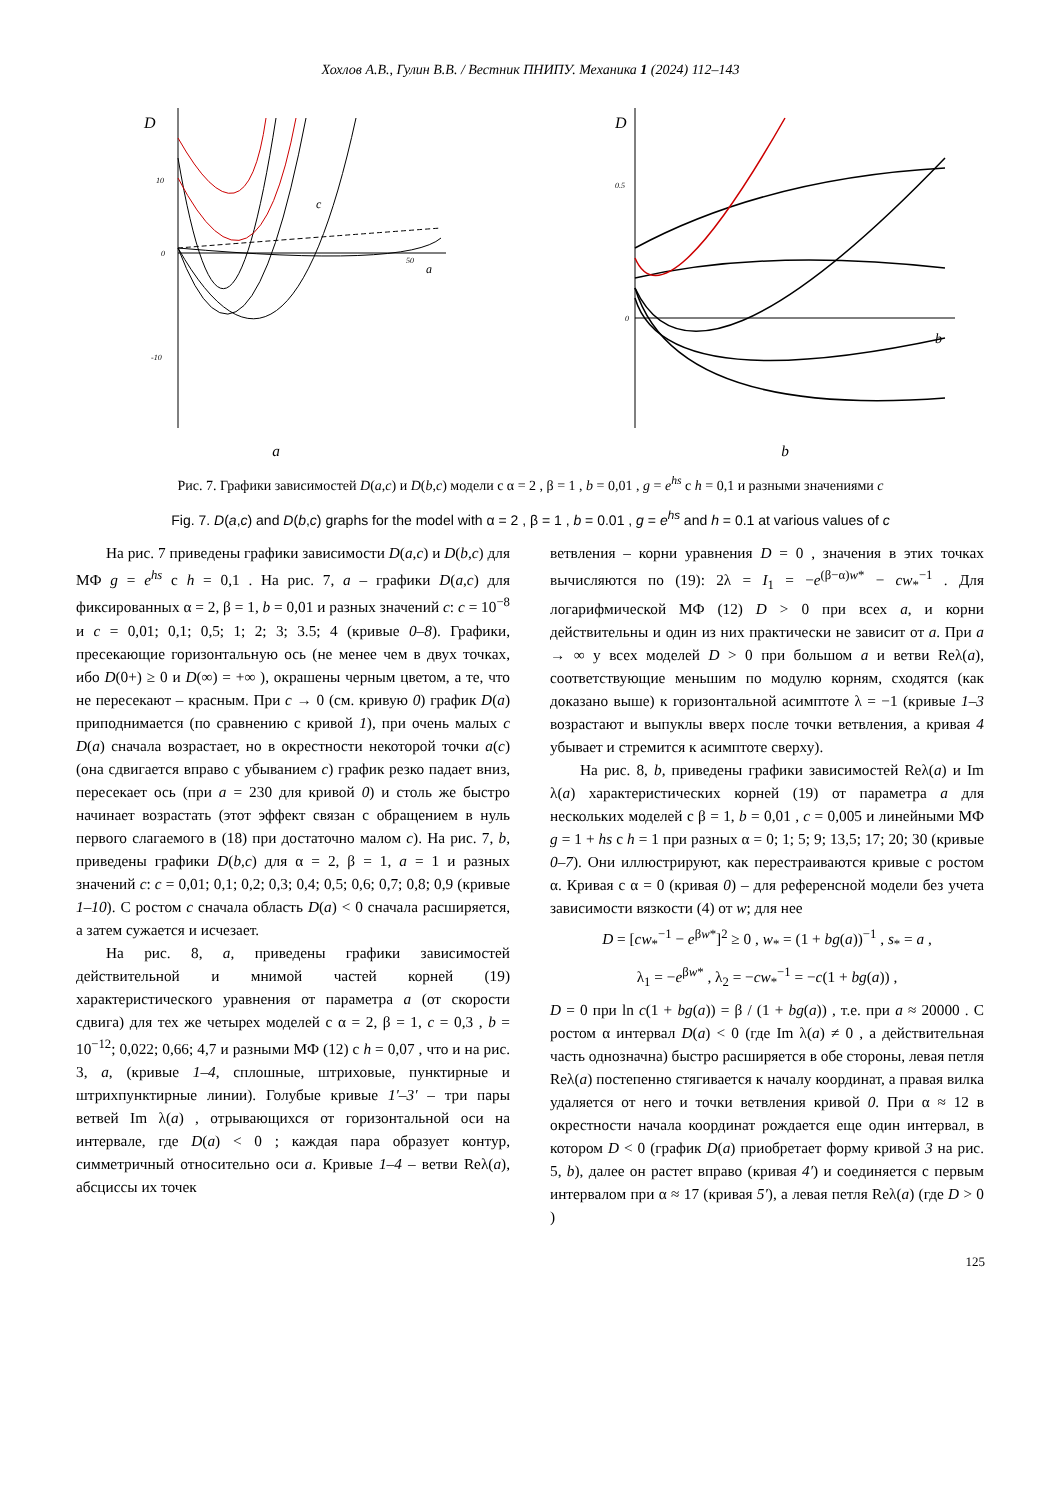Хохлов А.В., Гулин В.В. / Вестник ПНИПУ. Механика 1 (2024) 112–143
D
10
0
-10
50
a
c
a
D
0.5
0
b
b
Рис. 7. Графики зависимостей D(a,c) и D(b,c) модели с α = 2 , β = 1 , b = 0,01 , g = e<sup>hs</sup> с h = 0,1 и разными значениями c
Fig. 7. D(a,c) and D(b,c) graphs for the model with α = 2 , β = 1 , b = 0.01 , g = e<sup>hs</sup> and h = 0.1 at various values of c
На рис. 7 приведены графики зависимости D(a,c) и D(b,c) для МФ g = e<sup>hs</sup> с h = 0,1 . На рис. 7, a – графики D(a,c) для фиксированных α = 2, β = 1, b = 0,01 и разных значений c: c = 10<sup>−8</sup> и c = 0,01; 0,1; 0,5; 1; 2; 3; 3.5; 4 (кривые 0–8). Графики, пресекающие горизонтальную ось (не менее чем в двух точках, ибо D(0+) ≥ 0 и D(∞) = +∞ ), окрашены черным цветом, а те, что не пересекают – красным. При c → 0 (см. кривую 0) график D(a) приподнимается (по сравнению с кривой 1), при очень малых c D(a) сначала возрастает, но в окрестности некоторой точки a(c) (она сдвигается вправо с убыванием c) график резко падает вниз, пересекает ось (при a = 230 для кривой 0) и столь же быстро начинает возрастать (этот эффект связан с обращением в нуль первого слагаемого в (18) при достаточно малом c). На рис. 7, b, приведены графики D(b,c) для α = 2, β = 1, a = 1 и разных значений c: c = 0,01; 0,1; 0,2; 0,3; 0,4; 0,5; 0,6; 0,7; 0,8; 0,9 (кривые 1–10). С ростом c сначала область D(a) < 0 сначала расширяется, а затем сужается и исчезает.
На рис. 8, a, приведены графики зависимостей действительной и мнимой частей корней (19) характеристического уравнения от параметра a (от скорости сдвига) для тех же четырех моделей с α = 2, β = 1, c = 0,3 , b = 10<sup>−12</sup>; 0,022; 0,66; 4,7 и разными МФ (12) с h = 0,07 , что и на рис. 3, a, (кривые 1–4, сплошные, штриховые, пунктирные и штрихпунктирные линии). Голубые кривые 1′–3′ – три пары ветвей Im λ(a) , отрывающихся от горизонтальной оси на интервале, где D(a) < 0 ; каждая пара образует контур, симметричный относительно оси a. Кривые 1–4 – ветви Reλ(a), абсциссы их точек
ветвления – корни уравнения D = 0 , значения в этих точках вычисляются по (19): 2λ = I<sub>1</sub> = −e<sup>(β−α)w*</sup> − cw<sub>*</sub><sup>−1</sup> . Для логарифмической МФ (12) D > 0 при всех a, и корни действительны и один из них практически не зависит от a. При a → ∞ у всех моделей D > 0 при большом a и ветви Reλ(a), соответствующие меньшим по модулю корням, сходятся (как доказано выше) к горизонтальной асимптоте λ = −1 (кривые 1–3 возрастают и выпуклы вверх после точки ветвления, а кривая 4 убывает и стремится к асимптоте сверху).
На рис. 8, b, приведены графики зависимостей Reλ(a) и Im λ(a) характеристических корней (19) от параметра a для нескольких моделей с β = 1, b = 0,01 , c = 0,005 и линейными МФ g = 1 + hs с h = 1 при разных α = 0; 1; 5; 9; 13,5; 17; 20; 30 (кривые 0–7). Они иллюстрируют, как перестраиваются кривые с ростом α. Кривая с α = 0 (кривая 0) – для референсной модели без учета зависимости вязкости (4) от w; для нее
D = [cw<sub>*</sub><sup>−1</sup> − e<sup>βw*</sup>]<sup>2</sup> ≥ 0 , w<sub>*</sub> = (1 + bg(a))<sup>−1</sup> , s<sub>*</sub> = a ,
λ<sub>1</sub> = −e<sup>βw*</sup> , λ<sub>2</sub> = −cw<sub>*</sub><sup>−1</sup> = −c(1 + bg(a)) ,
D = 0 при ln c(1 + bg(a)) = β / (1 + bg(a)) , т.е. при a ≈ 20000 . С ростом α интервал D(a) < 0 (где Im λ(a) ≠ 0 , а действительная часть однозначна) быстро расширяется в обе стороны, левая петля Reλ(a) постепенно стягивается к началу координат, а правая вилка удаляется от него и точки ветвления кривой 0. При α ≈ 12 в окрестности начала координат рождается еще один интервал, в котором D < 0 (график D(a) приобретает форму кривой 3 на рис. 5, b), далее он растет вправо (кривая 4′) и соединяется с первым интервалом при α ≈ 17 (кривая 5′), а левая петля Reλ(a) (где D > 0 )
125